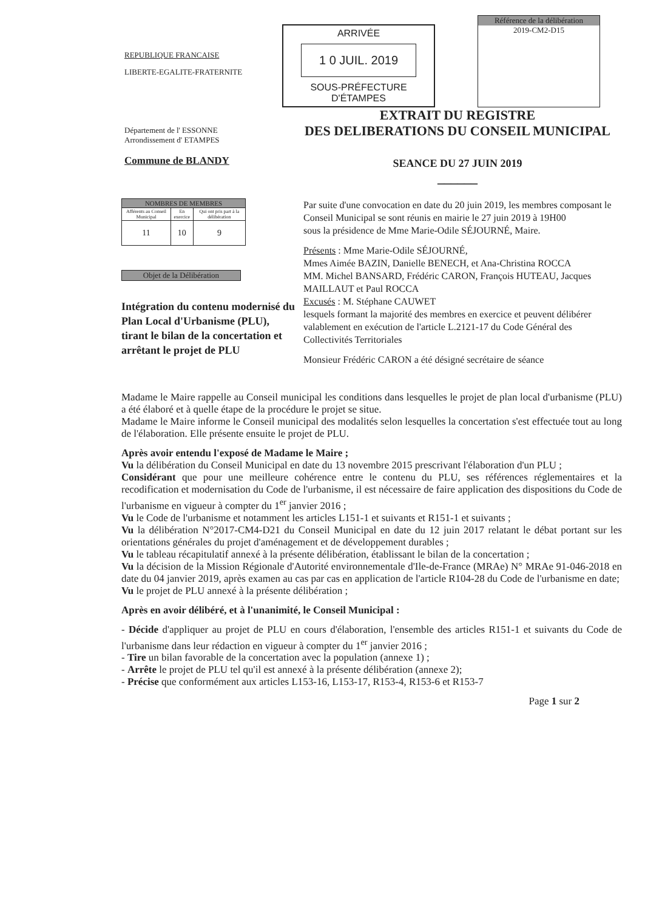REPUBLIQUE FRANCAISE
LIBERTE-EGALITE-FRATERNITE
ARRIVÉE
1 0 JUIL. 2019
SOUS-PRÉFECTURE D'ÉTAMPES
Référence de la délibération
2019-CM2-D15
Département de l' ESSONNE
Arrondissement d' ETAMPES
Commune de BLANDY
EXTRAIT DU REGISTRE
DES DELIBERATIONS DU CONSEIL MUNICIPAL
SEANCE DU 27 JUIN 2019
______
| NOMBRES DE MEMBRES | | |
| --- | --- | --- |
| Afférents au Conseil Municipal | En exercice | Qui ont pris part à la délibération |
| 11 | 10 | 9 |
Objet de la Délibération
Intégration du contenu modernisé du Plan Local d'Urbanisme (PLU), tirant le bilan de la concertation et arrêtant le projet de PLU
Par suite d'une convocation en date du 20 juin 2019, les membres composant le Conseil Municipal se sont réunis en mairie le 27 juin 2019 à 19H00
sous la présidence de Mme Marie-Odile SÉJOURNÉ, Maire.
Présents : Mme Marie-Odile SÉJOURNÉ,
Mmes Aimée BAZIN, Danielle BENECH, et Ana-Christina ROCCA
MM. Michel BANSARD, Frédéric CARON, François HUTEAU, Jacques MAILLAUT et Paul ROCCA
Excusés : M. Stéphane CAUWET
lesquels formant la majorité des membres en exercice et peuvent délibérer valablement en exécution de l'article L.2121-17 du Code Général des Collectivités Territoriales
Monsieur Frédéric CARON a été désigné secrétaire de séance
Madame le Maire rappelle au Conseil municipal les conditions dans lesquelles le projet de plan local d'urbanisme (PLU) a été élaboré et à quelle étape de la procédure le projet se situe.
Madame le Maire informe le Conseil municipal des modalités selon lesquelles la concertation s'est effectuée tout au long de l'élaboration. Elle présente ensuite le projet de PLU.
Après avoir entendu l'exposé de Madame le Maire ;
Vu la délibération du Conseil Municipal en date du 13 novembre 2015 prescrivant l'élaboration d'un PLU ;
Considérant que pour une meilleure cohérence entre le contenu du PLU, ses références réglementaires et la recodification et modernisation du Code de l'urbanisme, il est nécessaire de faire application des dispositions du Code de l'urbanisme en vigueur à compter du 1<sup>er</sup> janvier 2016 ;
Vu le Code de l'urbanisme et notamment les articles L151-1 et suivants et R151-1 et suivants ;
Vu la délibération N°2017-CM4-D21 du Conseil Municipal en date du 12 juin 2017 relatant le débat portant sur les orientations générales du projet d'aménagement et de développement durables ;
Vu le tableau récapitulatif annexé à la présente délibération, établissant le bilan de la concertation ;
Vu la décision de la Mission Régionale d'Autorité environnementale d'Ile-de-France (MRAe) N° MRAe 91-046-2018 en date du 04 janvier 2019, après examen au cas par cas en application de l'article R104-28 du Code de l'urbanisme en date;
Vu le projet de PLU annexé à la présente délibération ;
Après en avoir délibéré, et à l'unanimité, le Conseil Municipal :
- Décide d'appliquer au projet de PLU en cours d'élaboration, l'ensemble des articles R151-1 et suivants du Code de l'urbanisme dans leur rédaction en vigueur à compter du 1<sup>er</sup> janvier 2016 ;
- Tire un bilan favorable de la concertation avec la population (annexe 1) ;
- Arrête le projet de PLU tel qu'il est annexé à la présente délibération (annexe 2);
- Précise que conformément aux articles L153-16, L153-17, R153-4, R153-6 et R153-7
Page 1 sur 2